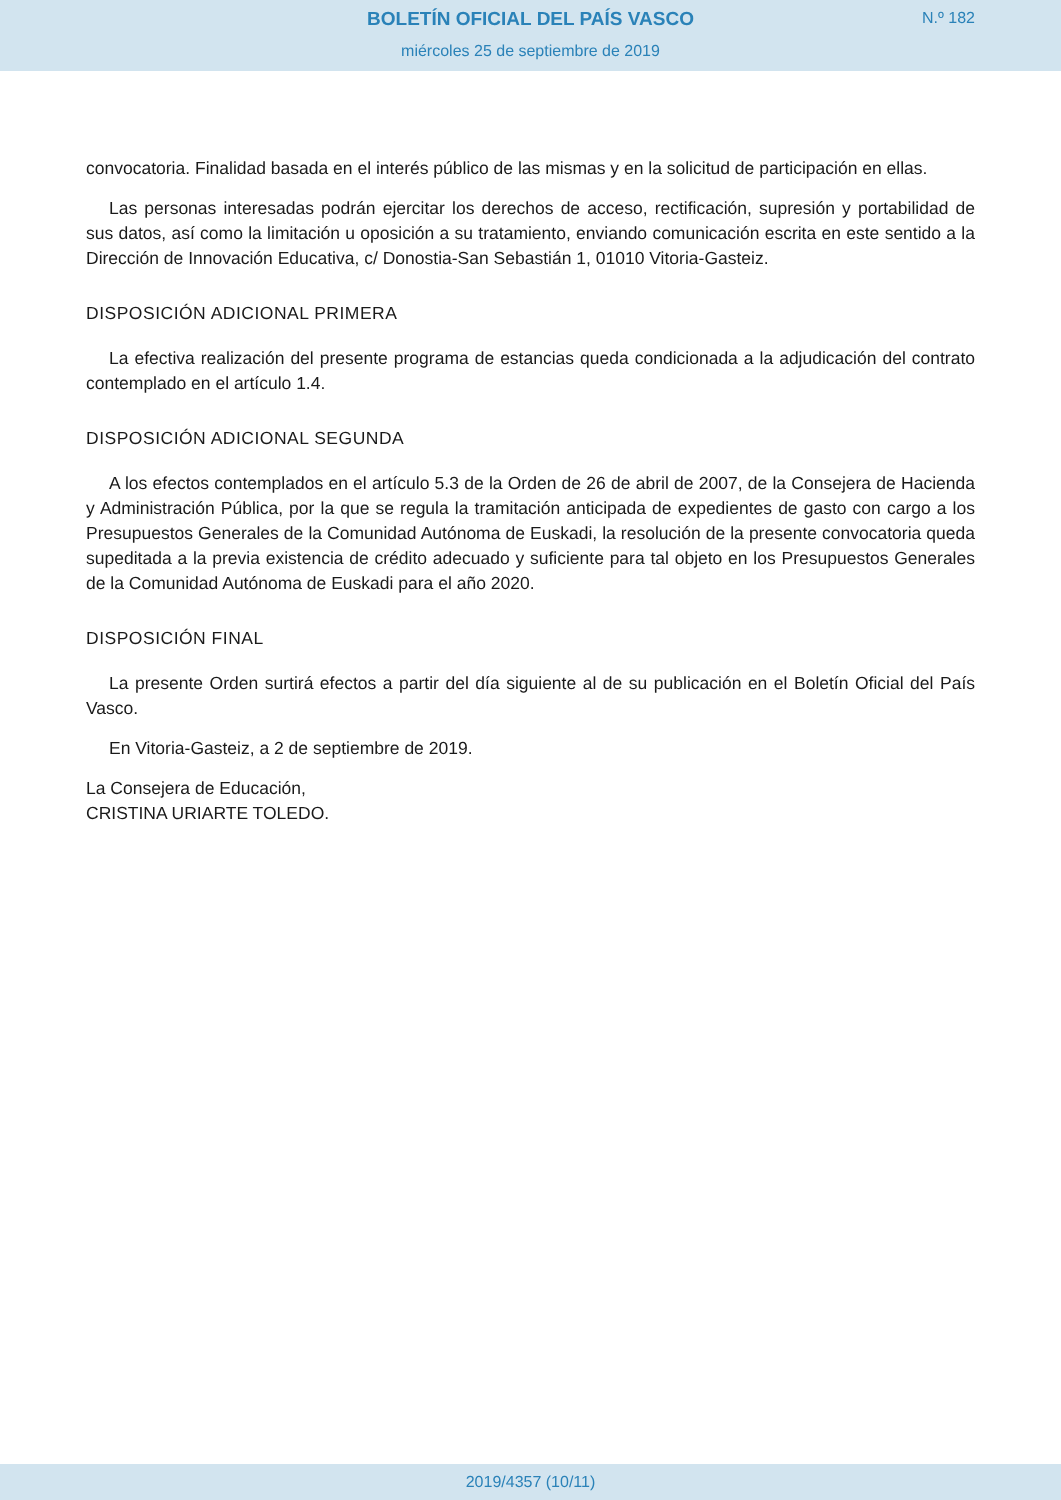BOLETÍN OFICIAL DEL PAÍS VASCO
N.º 182
miércoles 25 de septiembre de 2019
convocatoria. Finalidad basada en el interés público de las mismas y en la solicitud de participación en ellas.
Las personas interesadas podrán ejercitar los derechos de acceso, rectificación, supresión y portabilidad de sus datos, así como la limitación u oposición a su tratamiento, enviando comunicación escrita en este sentido a la Dirección de Innovación Educativa, c/ Donostia-San Sebastián 1, 01010 Vitoria-Gasteiz.
DISPOSICIÓN ADICIONAL PRIMERA
La efectiva realización del presente programa de estancias queda condicionada a la adjudicación del contrato contemplado en el artículo 1.4.
DISPOSICIÓN ADICIONAL SEGUNDA
A los efectos contemplados en el artículo 5.3 de la Orden de 26 de abril de 2007, de la Consejera de Hacienda y Administración Pública, por la que se regula la tramitación anticipada de expedientes de gasto con cargo a los Presupuestos Generales de la Comunidad Autónoma de Euskadi, la resolución de la presente convocatoria queda supeditada a la previa existencia de crédito adecuado y suficiente para tal objeto en los Presupuestos Generales de la Comunidad Autónoma de Euskadi para el año 2020.
DISPOSICIÓN FINAL
La presente Orden surtirá efectos a partir del día siguiente al de su publicación en el Boletín Oficial del País Vasco.
En Vitoria-Gasteiz, a 2 de septiembre de 2019.
La Consejera de Educación,
CRISTINA URIARTE TOLEDO.
2019/4357 (10/11)